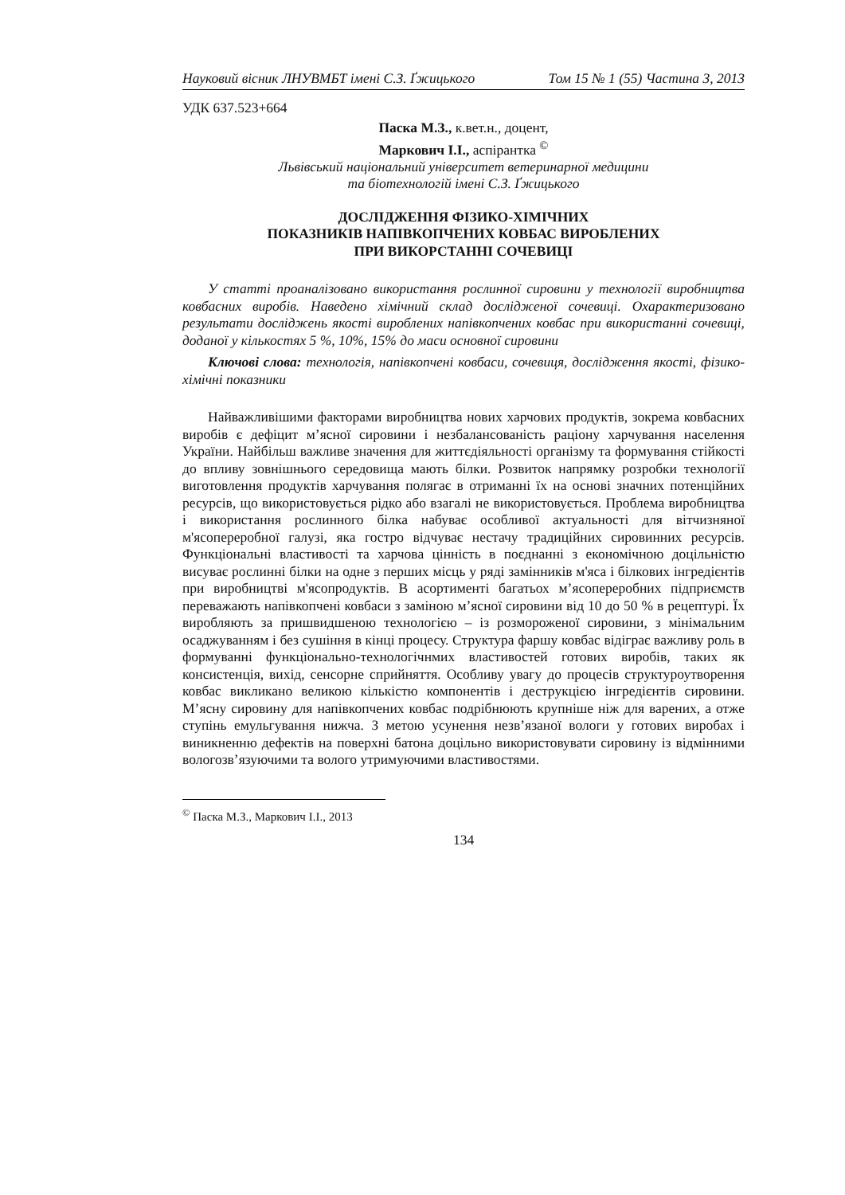Науковий вісник ЛНУВМБТ імені С.З. Ґжицького Том 15 № 1 (55) Частина 3, 2013
УДК 637.523+664
Паска М.З., к.вет.н., доцент,
Маркович І.І., аспірантка <sup>©</sup>
Львівський національний університет ветеринарної медицини
та біотехнологій імені С.З. Ґжицького
ДОСЛІДЖЕННЯ ФІЗИКО-ХІМІЧНИХ
ПОКАЗНИКІВ НАПІВКОПЧЕНИХ КОВБАС ВИРОБЛЕНИХ
ПРИ ВИКОРСТАННІ СОЧЕВИЦІ
У статті проаналізовано використання рослинної сировини у технології виробництва ковбасних виробів. Наведено хімічний склад дослідженої сочевиці. Охарактеризовано результати досліджень якості вироблених напівкопчених ковбас при використанні сочевиці, доданої у кількостях 5 %, 10%, 15% до маси основної сировини
Ключові слова: технологія, напівкопчені ковбаси, сочевиця, дослідження якості, фізико-хімічні показники
Найважливішими факторами виробництва нових харчових продуктів, зокрема ковбасних виробів є дефіцит м’ясної сировини і незбалансованість раціону харчування населення України. Найбільш важливе значення для життєдіяльності організму та формування стійкості до впливу зовнішнього середовища мають білки. Розвиток напрямку розробки технології виготовлення продуктів харчування полягає в отриманні їх на основі значних потенційних ресурсів, що використовується рідко або взагалі не використовується. Проблема виробництва і використання рослинного білка набуває особливої актуальності для вітчизняної м'ясопереробної галузі, яка гостро відчуває нестачу традиційних сировинних ресурсів. Функціональні властивості та харчова цінність в поєднанні з економічною доцільністю висуває рослинні білки на одне з перших місць у ряді замінників м'яса і білкових інгредієнтів при виробництві м'ясопродуктів. В асортименті багатьох м’ясопереробних підприємств переважають напівкопчені ковбаси з заміною м’ясної сировини від 10 до 50 % в рецептурі. Їх виробляють за пришвидшеною технологією – із розмороженої сировини, з мінімальним осаджуванням і без сушіння в кінці процесу. Структура фаршу ковбас відіграє важливу роль в формуванні функціонально-технологічнмих властивостей готових виробів, таких як консистенція, вихід, сенсорне сприйняття. Особливу увагу до процесів структуроутворення ковбас викликано великою кількістю компонентів і деструкцією інгредієнтів сировини. М’ясну сировину для напівкопчених ковбас подрібнюють крупніше ніж для варених, а отже ступінь емульгування нижча. З метою усунення незв’язаної вологи у готових виробах і виникненню дефектів на поверхні батона доцільно використовувати сировину із відмінними вологозв’язуючими та волого утримуючими властивостями.
<sup>©</sup> Паска М.З., Маркович І.І., 2013
134